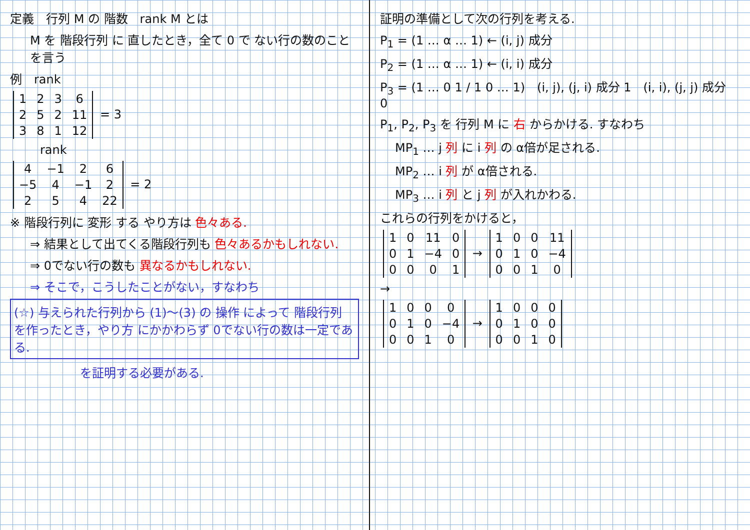定義　行列 M の 階数　rank M とは
M を 階段行列 に 直したとき，全て 0 で ない行の数のことを言う
例　rank
| 1 | 2 | 3 | 6 |
| 2 | 5 | 2 | 11 |
| 3 | 8 | 1 | 12 |
= 3
rank
| 4 | −1 | 2 | 6 |
| −5 | 4 | −1 | 2 |
| 2 | 5 | 4 | 22 |
= 2
※ 階段行列に 変形 する やり方は 色々ある.
⇒ 結果として出てくる階段行列も 色々あるかもしれない.
⇒ 0でない行の数も 異なるかもしれない.
⇒ そこで，こうしたことがない，すなわち
(☆) 与えられた行列から (1)〜(3) の 操作 によって 階段行列 を作ったとき，やり方 にかかわらず 0でない行の数は一定である.
を証明する必要がある.
証明の準備として次の行列を考える.
P<sub>1</sub> = (1 … α … 1) ← (i, j) 成分
P<sub>2</sub> = (1 … α … 1) ← (i, i) 成分
P<sub>3</sub> = (1 … 0 1 / 1 0 … 1)　(i, j), (j, i) 成分 1　(i, i), (j, j) 成分 0
P<sub>1</sub>, P<sub>2</sub>, P<sub>3</sub> を 行列 M に 右 からかける. すなわち
MP<sub>1</sub> … j 列 に i 列 の α倍が足される.
MP<sub>2</sub> … i 列 が α倍される.
MP<sub>3</sub> … i 列 と j 列 が入れかわる.
これらの行列をかけると，
| 1 | 0 | 11 | 0 |
| 0 | 1 | −4 | 0 |
| 0 | 0 | 0 | 1 |
→
| 1 | 0 | 0 | 11 |
| 0 | 1 | 0 | −4 |
| 0 | 0 | 1 | 0 |
→
| 1 | 0 | 0 | 0 |
| 0 | 1 | 0 | −4 |
| 0 | 0 | 1 | 0 |
→
| 1 | 0 | 0 | 0 |
| 0 | 1 | 0 | 0 |
| 0 | 0 | 1 | 0 |